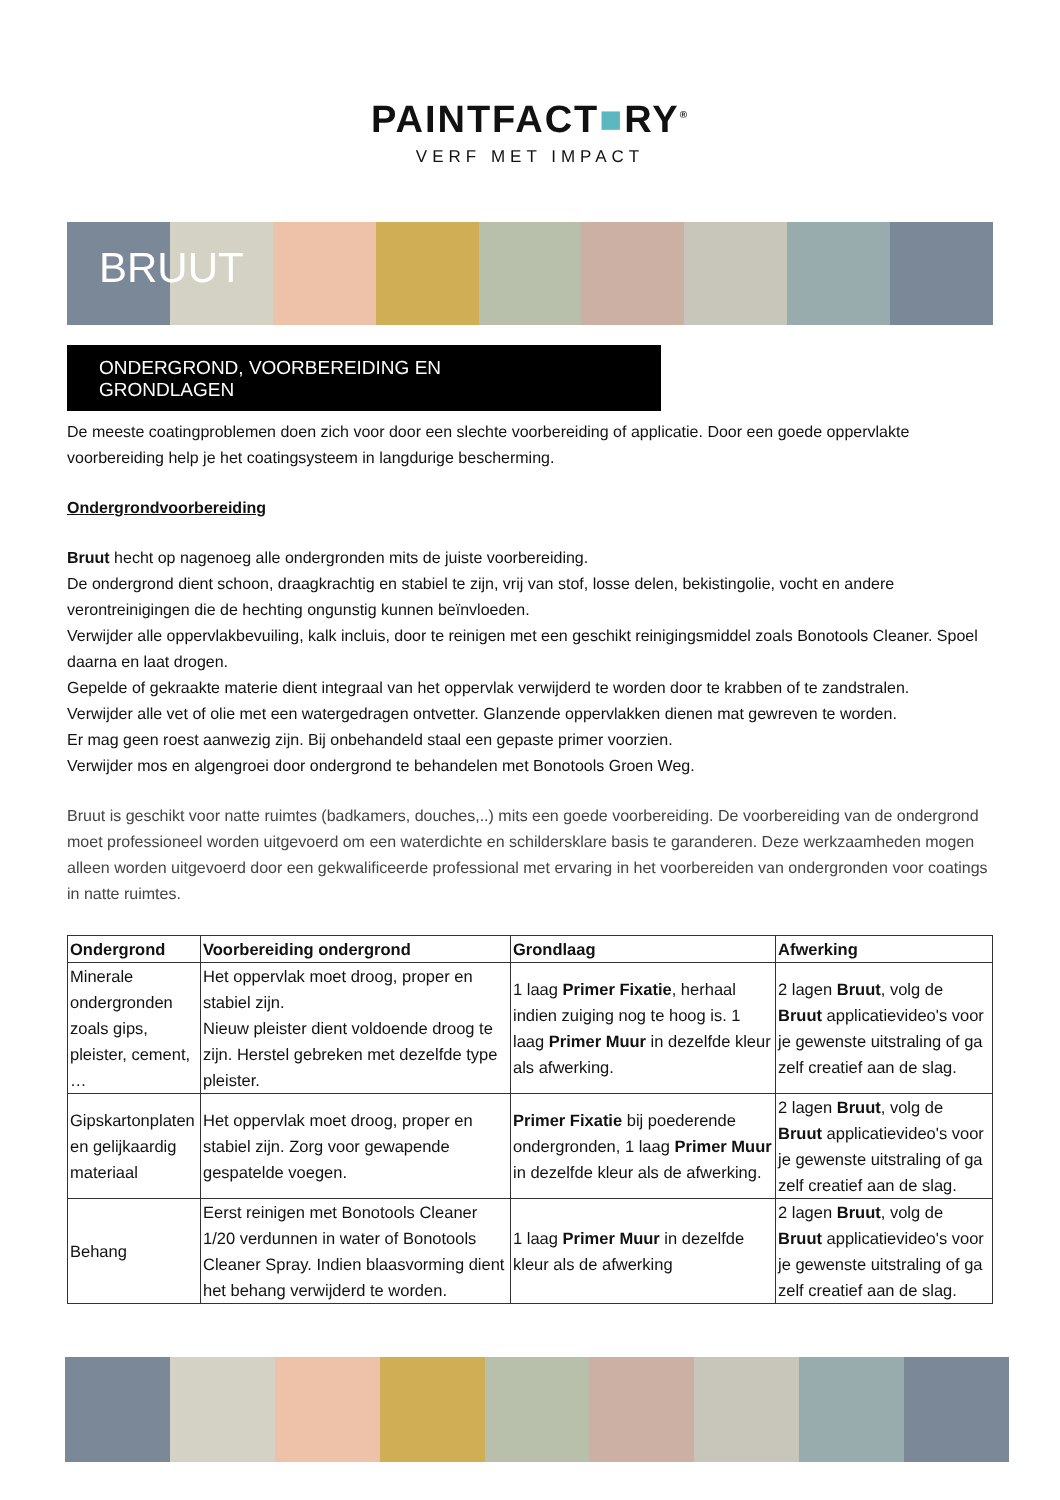PAINTFACT■RY<sup>®</sup>
VERF MET IMPACT
BRUUT
ONDERGROND, VOORBEREIDING EN
GRONDLAGEN
De meeste coatingproblemen doen zich voor door een slechte voorbereiding of applicatie. Door een goede oppervlakte voorbereiding help je het coatingsysteem in langdurige bescherming.
Ondergrondvoorbereiding
Bruut hecht op nagenoeg alle ondergronden mits de juiste voorbereiding.
De ondergrond dient schoon, draagkrachtig en stabiel te zijn, vrij van stof, losse delen, bekistingolie, vocht en andere verontreinigingen die de hechting ongunstig kunnen beïnvloeden.
Verwijder alle oppervlakbevuiling, kalk incluis, door te reinigen met een geschikt reinigingsmiddel zoals Bonotools Cleaner. Spoel daarna en laat drogen.
Gepelde of gekraakte materie dient integraal van het oppervlak verwijderd te worden door te krabben of te zandstralen.
Verwijder alle vet of olie met een watergedragen ontvetter. Glanzende oppervlakken dienen mat gewreven te worden.
Er mag geen roest aanwezig zijn. Bij onbehandeld staal een gepaste primer voorzien.
Verwijder mos en algengroei door ondergrond te behandelen met Bonotools Groen Weg.
Bruut is geschikt voor natte ruimtes (badkamers, douches,..) mits een goede voorbereiding. De voorbereiding van de ondergrond moet professioneel worden uitgevoerd om een waterdichte en schildersklare basis te garanderen. Deze werkzaamheden mogen alleen worden uitgevoerd door een gekwalificeerde professional met ervaring in het voorbereiden van ondergronden voor coatings in natte ruimtes.
| Ondergrond | Voorbereiding ondergrond | Grondlaag | Afwerking |
| --- | --- | --- | --- |
| Minerale ondergronden zoals gips, pleister, cement, … | Het oppervlak moet droog, proper en stabiel zijn. Nieuw pleister dient voldoende droog te zijn. Herstel gebreken met dezelfde type pleister. | 1 laag Primer Fixatie , herhaal indien zuiging nog te hoog is. 1 laag Primer Muur in dezelfde kleur als afwerking. | 2 lagen Bruut , volg de Bruut applicatievideo's voor je gewenste uitstraling of ga zelf creatief aan de slag. |
| Gipskartonplaten en gelijkaardig materiaal | Het oppervlak moet droog, proper en stabiel zijn. Zorg voor gewapende gespatelde voegen. | Primer Fixatie bij poederende ondergronden, 1 laag Primer Muur in dezelfde kleur als de afwerking. | 2 lagen Bruut , volg de Bruut applicatievideo's voor je gewenste uitstraling of ga zelf creatief aan de slag. |
| Behang | Eerst reinigen met Bonotools Cleaner 1/20 verdunnen in water of Bonotools Cleaner Spray. Indien blaasvorming dient het behang verwijderd te worden. | 1 laag Primer Muur in dezelfde kleur als de afwerking | 2 lagen Bruut , volg de Bruut applicatievideo's voor je gewenste uitstraling of ga zelf creatief aan de slag. |